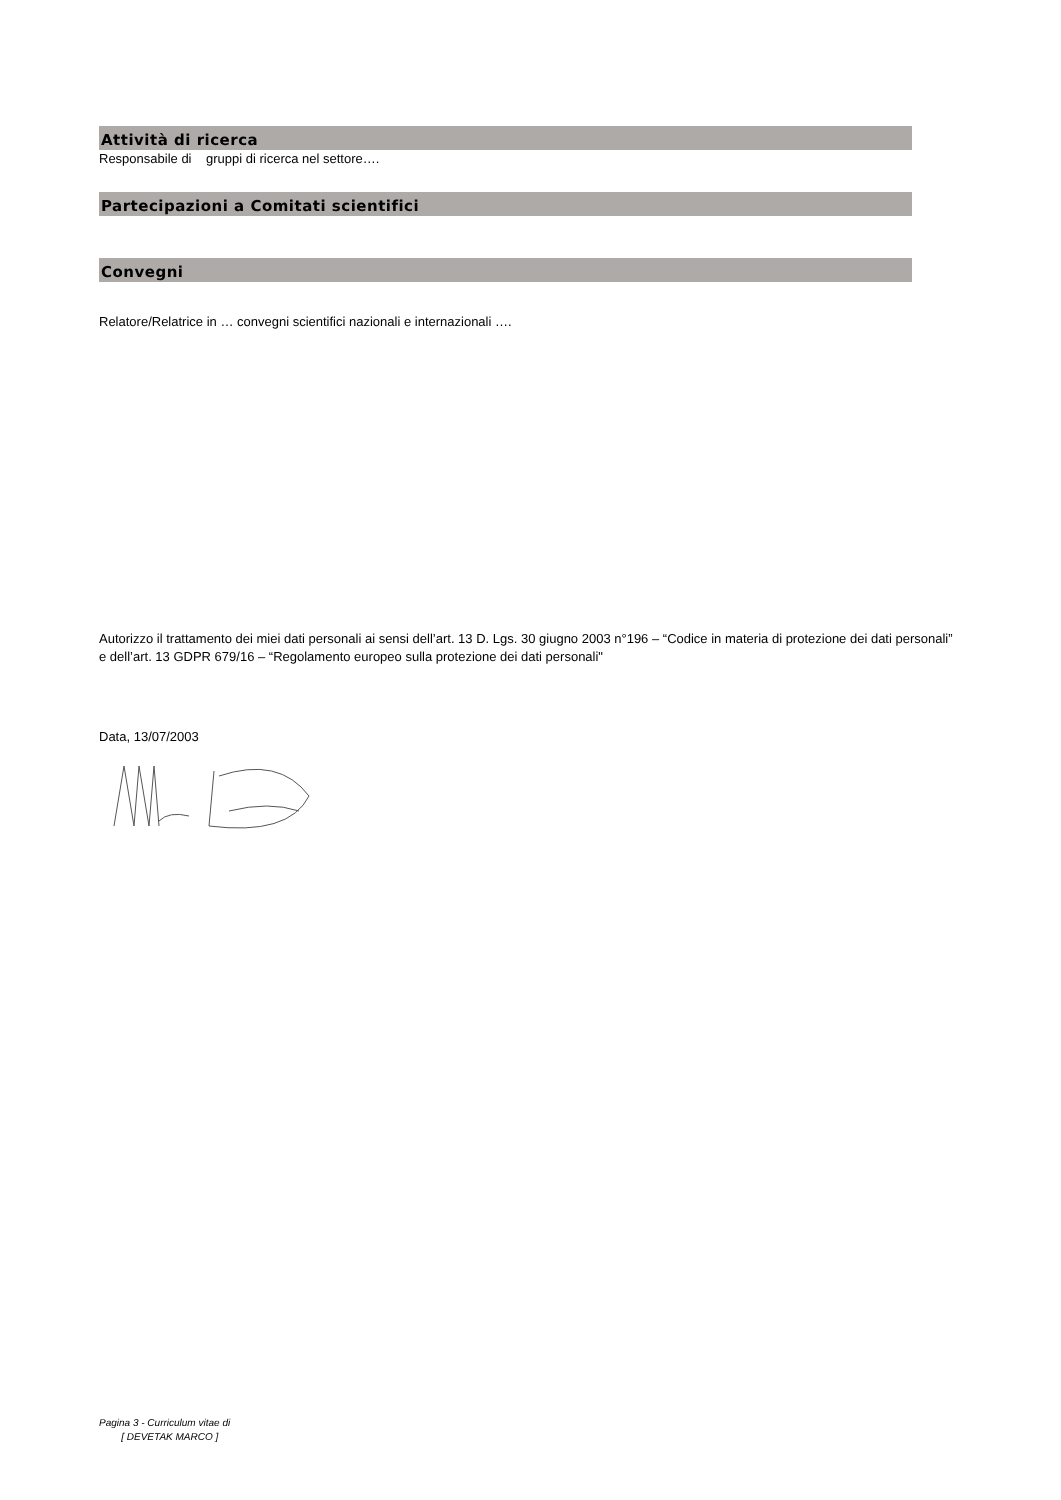Attività di ricerca
Responsabile di gruppi di ricerca nel settore….
Partecipazioni a Comitati scientifici
Convegni
Relatore/Relatrice in … convegni scientifici nazionali e internazionali ….
Autorizzo il trattamento dei miei dati personali ai sensi dell’art. 13 D. Lgs. 30 giugno 2003 n°196 – “Codice in materia di protezione dei dati personali” e dell’art. 13 GDPR 679/16 – “Regolamento europeo sulla protezione dei dati personali"
Data, 13/07/2003
Pagina 3 - Curriculum vitae di
[ DEVETAK MARCO ]